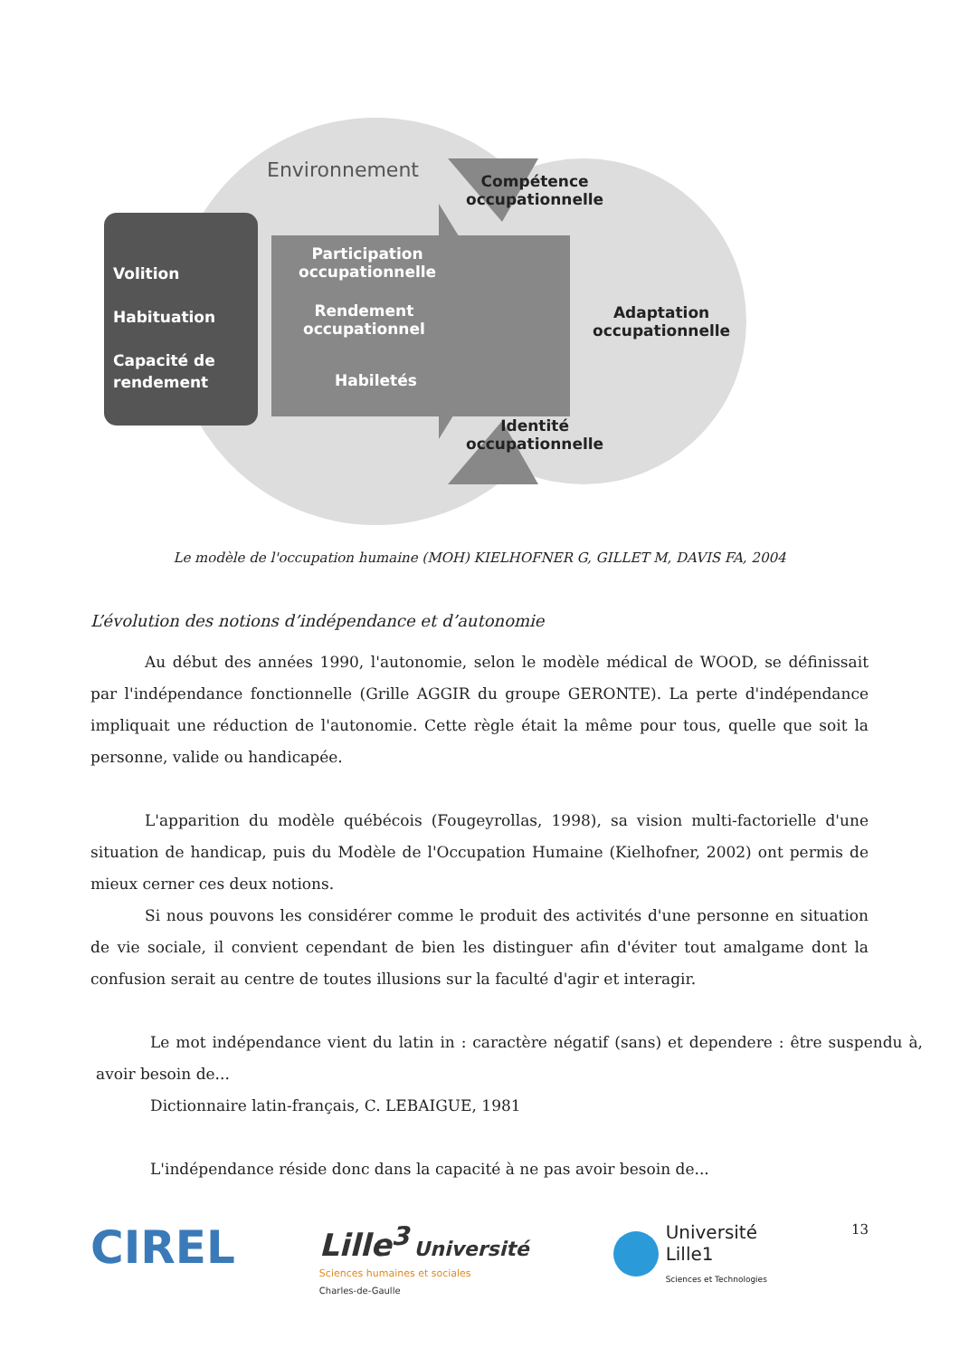Environnement
Compétence
occupationnelle
Adaptation
occupationnelle
Identité
occupationnelle
Volition
Habituation
Capacité de
rendement
Participation
occupationnelle
Rendement
occupationnel
Habiletés
Le modèle de l'occupation humaine (MOH) KIELHOFNER G, GILLET M, DAVIS FA, 2004
L’évolution des notions d’indépendance et d’autonomie
Au début des années 1990, l'autonomie, selon le modèle médical de WOOD, se définissait par l'indépendance fonctionnelle (Grille AGGIR du groupe GERONTE). La perte d'indépendance impliquait une réduction de l'autonomie. Cette règle était la même pour tous, quelle que soit la personne, valide ou handicapée.
L'apparition du modèle québécois (Fougeyrollas, 1998), sa vision multi-factorielle d'une situation de handicap, puis du Modèle de l'Occupation Humaine (Kielhofner, 2002) ont permis de mieux cerner ces deux notions.
Si nous pouvons les considérer comme le produit des activités d'une personne en situation de vie sociale, il convient cependant de bien les distinguer afin d'éviter tout amalgame dont la confusion serait au centre de toutes illusions sur la faculté d'agir et interagir.
Le mot indépendance vient du latin in : caractère négatif (sans) et dependere : être suspendu à, avoir besoin de...
Dictionnaire latin-français, C. LEBAIGUE, 1981
L'indépendance réside donc dans la capacité à ne pas avoir besoin de...
CIREL
Lille<sup>3</sup> Université
Sciences humaines et sociales
Charles-de-Gaulle
Université
Lille1
Sciences et Technologies
13